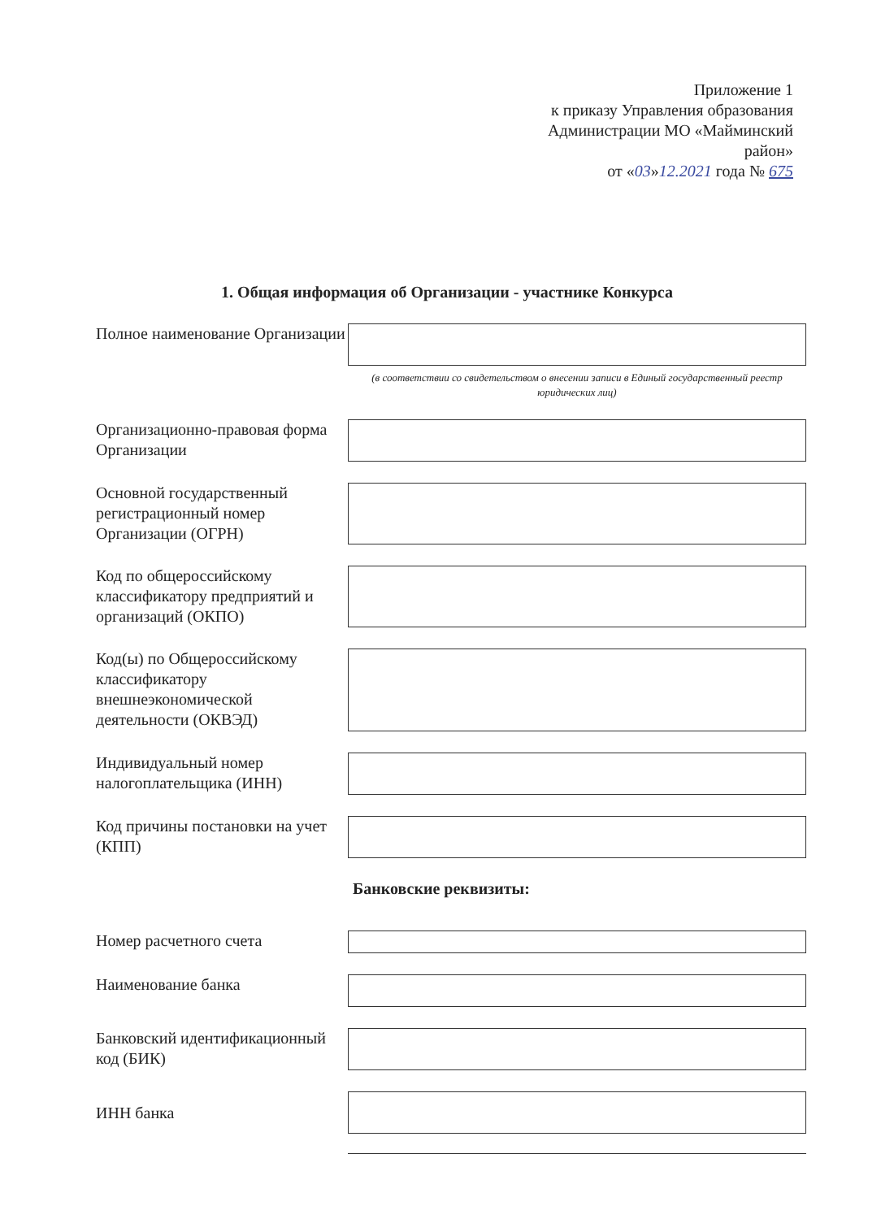Приложение 1
к приказу Управления образования
Администрации МО «Майминский
район»
от «03»12.2021 года № 675
1. Общая информация об Организации - участнике Конкурса
Полное наименование Организации
(в соответствии со свидетельством о внесении записи в Единый государственный реестр юридических лиц)
Организационно-правовая форма Организации
Основной государственный регистрационный номер Организации (ОГРН)
Код по общероссийскому классификатору предприятий и организаций (ОКПО)
Код(ы) по Общероссийскому классификатору внешнеэкономической деятельности (ОКВЭД)
Индивидуальный номер налогоплательщика (ИНН)
Код причины постановки на учет (КПП)
Банковские реквизиты:
Номер расчетного счета
Наименование банка
Банковский идентификационный код (БИК)
ИНН банка